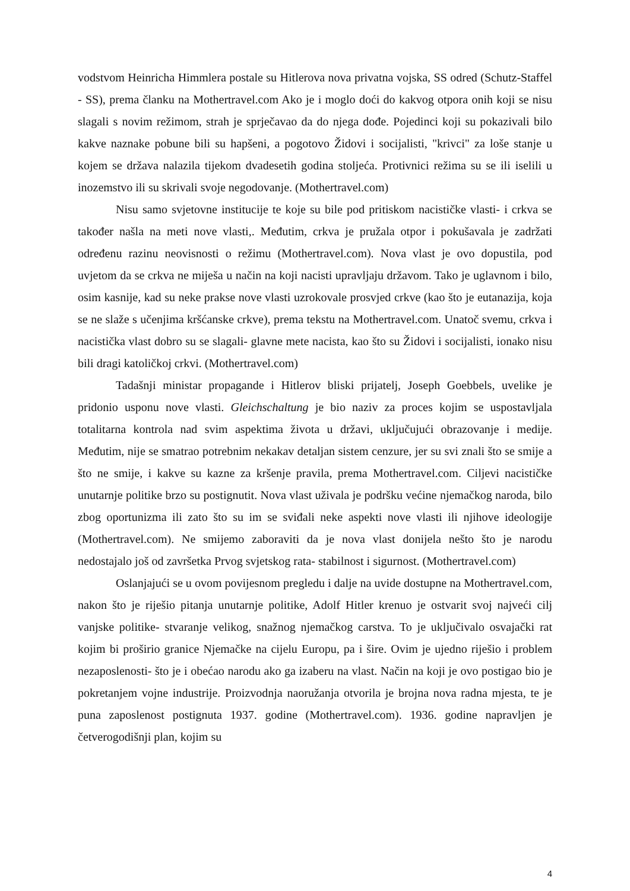vodstvom Heinricha Himmlera postale su Hitlerova nova privatna vojska, SS odred (Schutz-Staffel - SS), prema članku na Mothertravel.com Ako je i moglo doći do kakvog otpora onih koji se nisu slagali s novim režimom, strah je sprječavao da do njega dođe. Pojedinci koji su pokazivali bilo kakve naznake pobune bili su hapšeni, a pogotovo Židovi i socijalisti, "krivci" za loše stanje u kojem se država nalazila tijekom dvadesetih godina stoljeća. Protivnici režima su se ili iselili u inozemstvo ili su skrivali svoje negodovanje. (Mothertravel.com)
Nisu samo svjetovne institucije te koje su bile pod pritiskom nacističke vlasti- i crkva se također našla na meti nove vlasti,. Međutim, crkva je pružala otpor i pokušavala je zadržati određenu razinu neovisnosti o režimu (Mothertravel.com). Nova vlast je ovo dopustila, pod uvjetom da se crkva ne miješa u način na koji nacisti upravljaju državom. Tako je uglavnom i bilo, osim kasnije, kad su neke prakse nove vlasti uzrokovale prosvjed crkve (kao što je eutanazija, koja se ne slaže s učenjima kršćanske crkve), prema tekstu na Mothertravel.com. Unatoč svemu, crkva i nacistička vlast dobro su se slagali- glavne mete nacista, kao što su Židovi i socijalisti, ionako nisu bili dragi katoličkoj crkvi. (Mothertravel.com)
Tadašnji ministar propagande i Hitlerov bliski prijatelj, Joseph Goebbels, uvelike je pridonio usponu nove vlasti. Gleichschaltung je bio naziv za proces kojim se uspostavljala totalitarna kontrola nad svim aspektima života u državi, uključujući obrazovanje i medije. Međutim, nije se smatrao potrebnim nekakav detaljan sistem cenzure, jer su svi znali što se smije a što ne smije, i kakve su kazne za kršenje pravila, prema Mothertravel.com. Ciljevi nacističke unutarnje politike brzo su postignutit. Nova vlast uživala je podršku većine njemačkog naroda, bilo zbog oportunizma ili zato što su im se sviđali neke aspekti nove vlasti ili njihove ideologije (Mothertravel.com). Ne smijemo zaboraviti da je nova vlast donijela nešto što je narodu nedostajalo još od završetka Prvog svjetskog rata- stabilnost i sigurnost. (Mothertravel.com)
Oslanjajući se u ovom povijesnom pregledu i dalje na uvide dostupne na Mothertravel.com, nakon što je riješio pitanja unutarnje politike, Adolf Hitler krenuo je ostvarit svoj najveći cilj vanjske politike- stvaranje velikog, snažnog njemačkog carstva. To je uključivalo osvajački rat kojim bi proširio granice Njemačke na cijelu Europu, pa i šire. Ovim je ujedno riješio i problem nezaposlenosti- što je i obećao narodu ako ga izaberu na vlast. Način na koji je ovo postigao bio je pokretanjem vojne industrije. Proizvodnja naoružanja otvorila je brojna nova radna mjesta, te je puna zaposlenost postignuta 1937. godine (Mothertravel.com). 1936. godine napravljen je četverogodišnji plan, kojim su
4